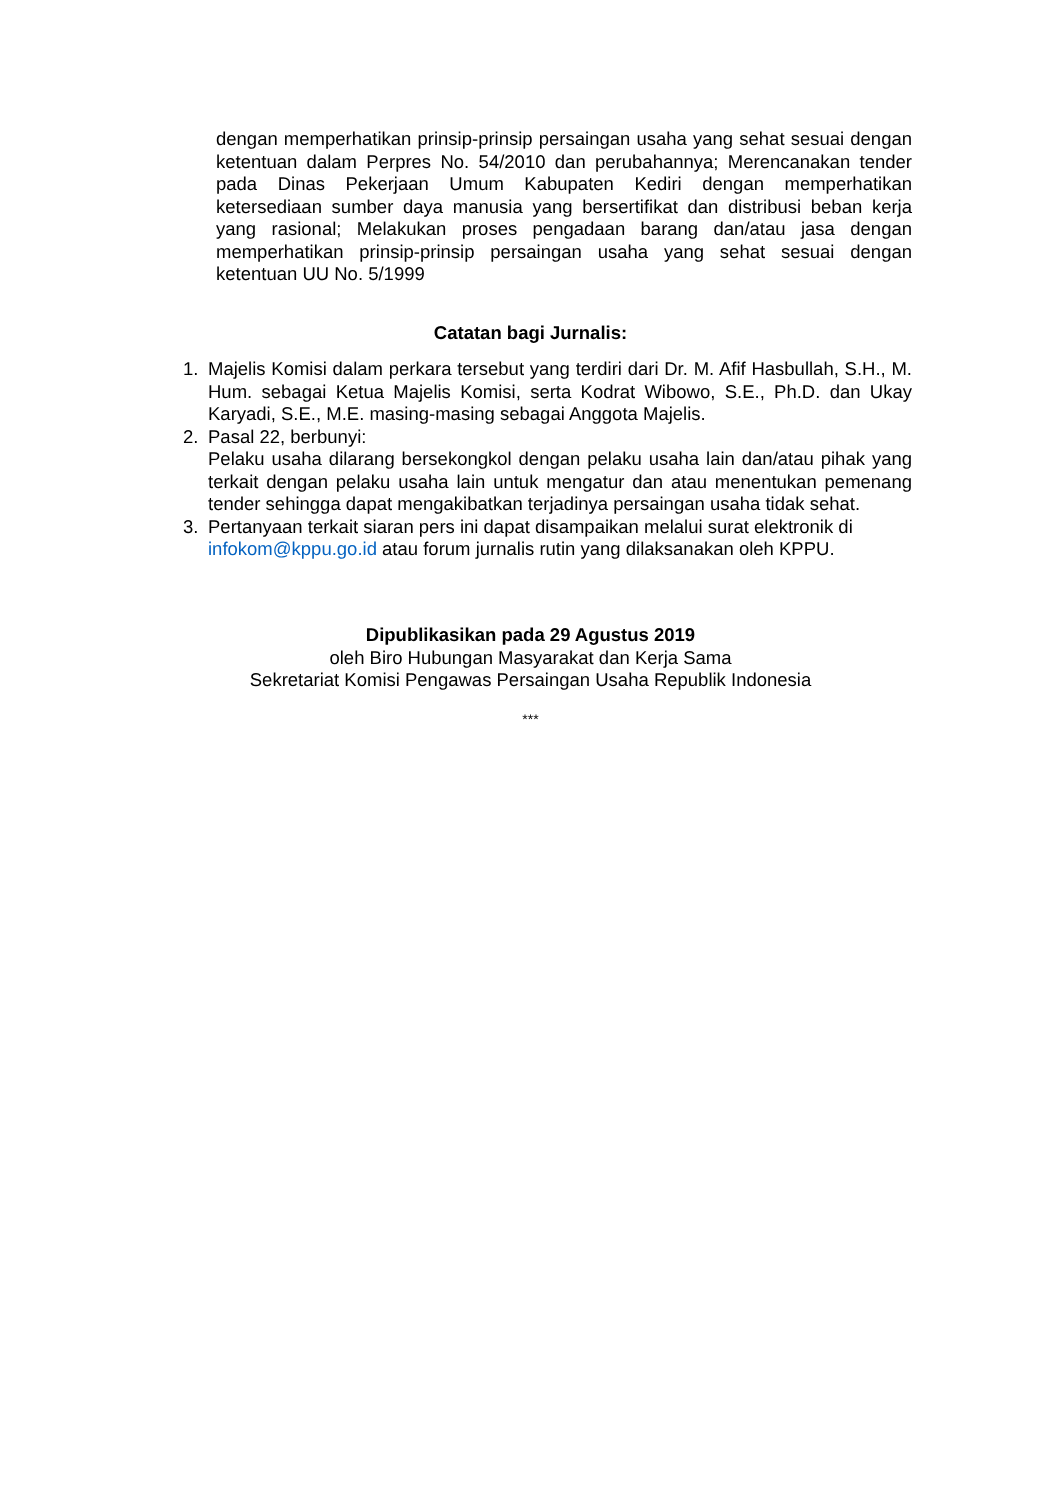dengan memperhatikan prinsip-prinsip persaingan usaha yang sehat sesuai dengan ketentuan dalam Perpres No. 54/2010 dan perubahannya; Merencanakan tender pada Dinas Pekerjaan Umum Kabupaten Kediri dengan memperhatikan ketersediaan sumber daya manusia yang bersertifikat dan distribusi beban kerja yang rasional; Melakukan proses pengadaan barang dan/atau jasa dengan memperhatikan prinsip-prinsip persaingan usaha yang sehat sesuai dengan ketentuan UU No. 5/1999
Catatan bagi Jurnalis:
1. Majelis Komisi dalam perkara tersebut yang terdiri dari Dr. M. Afif Hasbullah, S.H., M. Hum. sebagai Ketua Majelis Komisi, serta Kodrat Wibowo, S.E., Ph.D. dan Ukay Karyadi, S.E., M.E. masing-masing sebagai Anggota Majelis.
2. Pasal 22, berbunyi:
Pelaku usaha dilarang bersekongkol dengan pelaku usaha lain dan/atau pihak yang terkait dengan pelaku usaha lain untuk mengatur dan atau menentukan pemenang tender sehingga dapat mengakibatkan terjadinya persaingan usaha tidak sehat.
3. Pertanyaan terkait siaran pers ini dapat disampaikan melalui surat elektronik di infokom@kppu.go.id atau forum jurnalis rutin yang dilaksanakan oleh KPPU.
Dipublikasikan pada 29 Agustus 2019
oleh Biro Hubungan Masyarakat dan Kerja Sama
Sekretariat Komisi Pengawas Persaingan Usaha Republik Indonesia
***